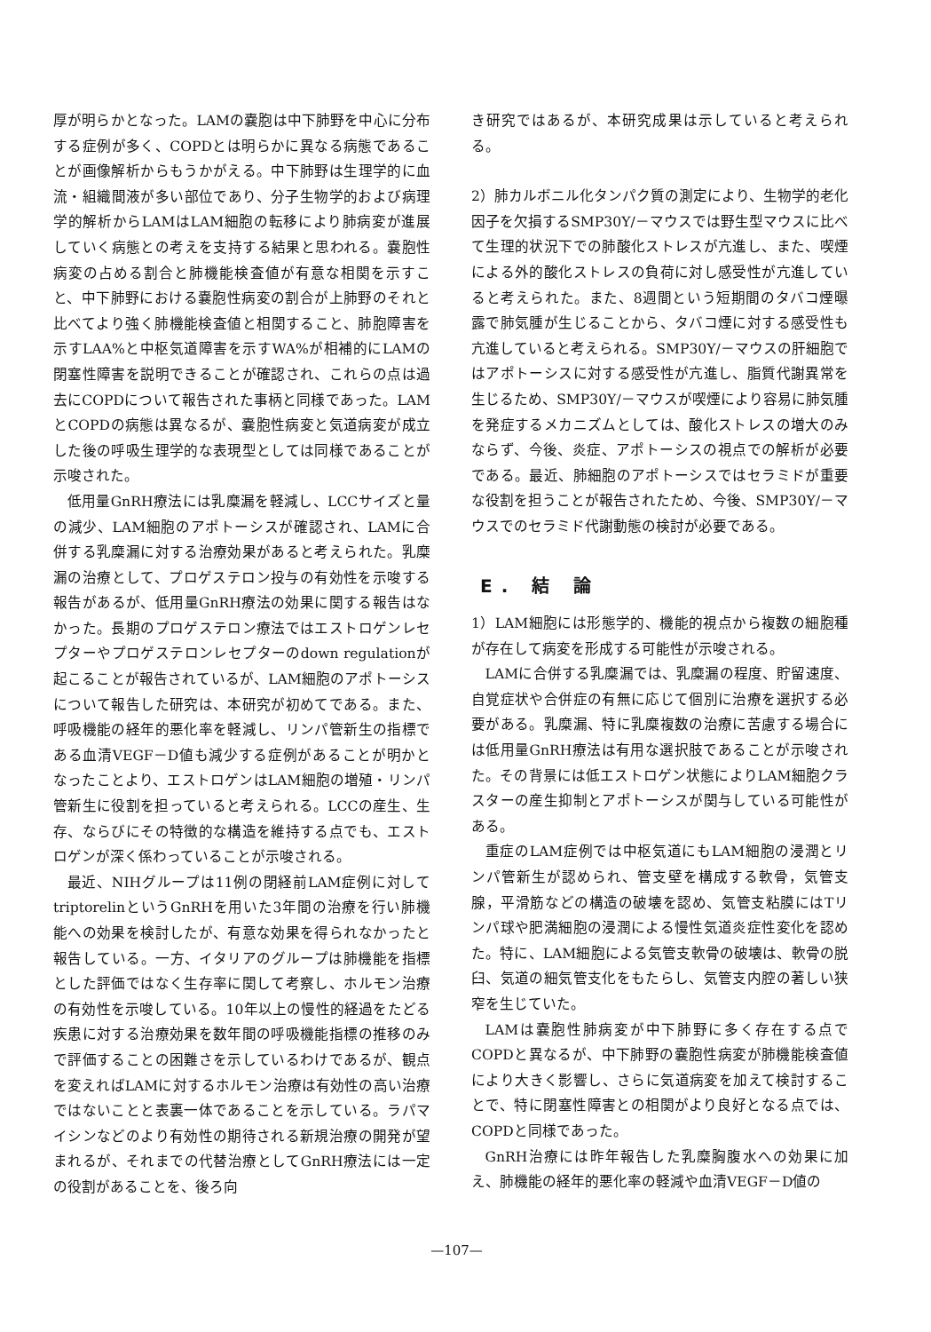厚が明らかとなった。LAMの嚢胞は中下肺野を中心に分布する症例が多く、COPDとは明らかに異なる病態であることが画像解析からもうかがえる。中下肺野は生理学的に血流・組織間液が多い部位であり、分子生物学的および病理学的解析からLAMはLAM細胞の転移により肺病変が進展していく病態との考えを支持する結果と思われる。嚢胞性病変の占める割合と肺機能検査値が有意な相関を示すこと、中下肺野における嚢胞性病変の割合が上肺野のそれと比べてより強く肺機能検査値と相関すること、肺胞障害を示すLAA%と中枢気道障害を示すWA%が相補的にLAMの閉塞性障害を説明できることが確認され、これらの点は過去にCOPDについて報告された事柄と同様であった。LAMとCOPDの病態は異なるが、嚢胞性病変と気道病変が成立した後の呼吸生理学的な表現型としては同様であることが示唆された。
低用量GnRH療法には乳糜漏を軽減し、LCCサイズと量の減少、LAM細胞のアポトーシスが確認され、LAMに合併する乳糜漏に対する治療効果があると考えられた。乳糜漏の治療として、プロゲステロン投与の有効性を示唆する報告があるが、低用量GnRH療法の効果に関する報告はなかった。長期のプロゲステロン療法ではエストロゲンレセプターやプロゲステロンレセプターのdown regulationが起こることが報告されているが、LAM細胞のアポトーシスについて報告した研究は、本研究が初めてである。また、呼吸機能の経年的悪化率を軽減し、リンパ管新生の指標である血清VEGF－D値も減少する症例があることが明かとなったことより、エストロゲンはLAM細胞の増殖・リンパ管新生に役割を担っていると考えられる。LCCの産生、生存、ならびにその特徴的な構造を維持する点でも、エストロゲンが深く係わっていることが示唆される。
最近、NIHグループは11例の閉経前LAM症例に対してtriptorelinというGnRHを用いた3年間の治療を行い肺機能への効果を検討したが、有意な効果を得られなかったと報告している。一方、イタリアのグループは肺機能を指標とした評価ではなく生存率に関して考察し、ホルモン治療の有効性を示唆している。10年以上の慢性的経過をたどる疾患に対する治療効果を数年間の呼吸機能指標の推移のみで評価することの困難さを示しているわけであるが、観点を変えればLAMに対するホルモン治療は有効性の高い治療ではないことと表裏一体であることを示している。ラパマイシンなどのより有効性の期待される新規治療の開発が望まれるが、それまでの代替治療としてGnRH療法には一定の役割があることを、後ろ向
き研究ではあるが、本研究成果は示していると考えられる。
2）肺カルボニル化タンパク質の測定により、生物学的老化因子を欠損するSMP30Y/－マウスでは野生型マウスに比べて生理的状況下での肺酸化ストレスが亢進し、また、喫煙による外的酸化ストレスの負荷に対し感受性が亢進していると考えられた。また、8週間という短期間のタバコ煙曝露で肺気腫が生じることから、タバコ煙に対する感受性も亢進していると考えられる。SMP30Y/－マウスの肝細胞ではアポトーシスに対する感受性が亢進し、脂質代謝異常を生じるため、SMP30Y/－マウスが喫煙により容易に肺気腫を発症するメカニズムとしては、酸化ストレスの増大のみならず、今後、炎症、アポトーシスの視点での解析が必要である。最近、肺細胞のアポトーシスではセラミドが重要な役割を担うことが報告されたため、今後、SMP30Y/－マウスでのセラミド代謝動態の検討が必要である。
E. 結 論
1）LAM細胞には形態学的、機能的視点から複数の細胞種が存在して病変を形成する可能性が示唆される。
LAMに合併する乳糜漏では、乳糜漏の程度、貯留速度、自覚症状や合併症の有無に応じて個別に治療を選択する必要がある。乳糜漏、特に乳糜複数の治療に苦慮する場合には低用量GnRH療法は有用な選択肢であることが示唆された。その背景には低エストロゲン状態によりLAM細胞クラスターの産生抑制とアポトーシスが関与している可能性がある。
重症のLAM症例では中枢気道にもLAM細胞の浸潤とリンパ管新生が認められ、管支壁を構成する軟骨，気管支腺，平滑筋などの構造の破壊を認め、気管支粘膜にはTリンパ球や肥満細胞の浸潤による慢性気道炎症性変化を認めた。特に、LAM細胞による気管支軟骨の破壊は、軟骨の脱臼、気道の細気管支化をもたらし、気管支内腔の著しい狭窄を生じていた。
LAMは嚢胞性肺病変が中下肺野に多く存在する点でCOPDと異なるが、中下肺野の嚢胞性病変が肺機能検査値により大きく影響し、さらに気道病変を加えて検討することで、特に閉塞性障害との相関がより良好となる点では、COPDと同様であった。
GnRH治療には昨年報告した乳糜胸腹水への効果に加え、肺機能の経年的悪化率の軽減や血清VEGF－D値の
—107—